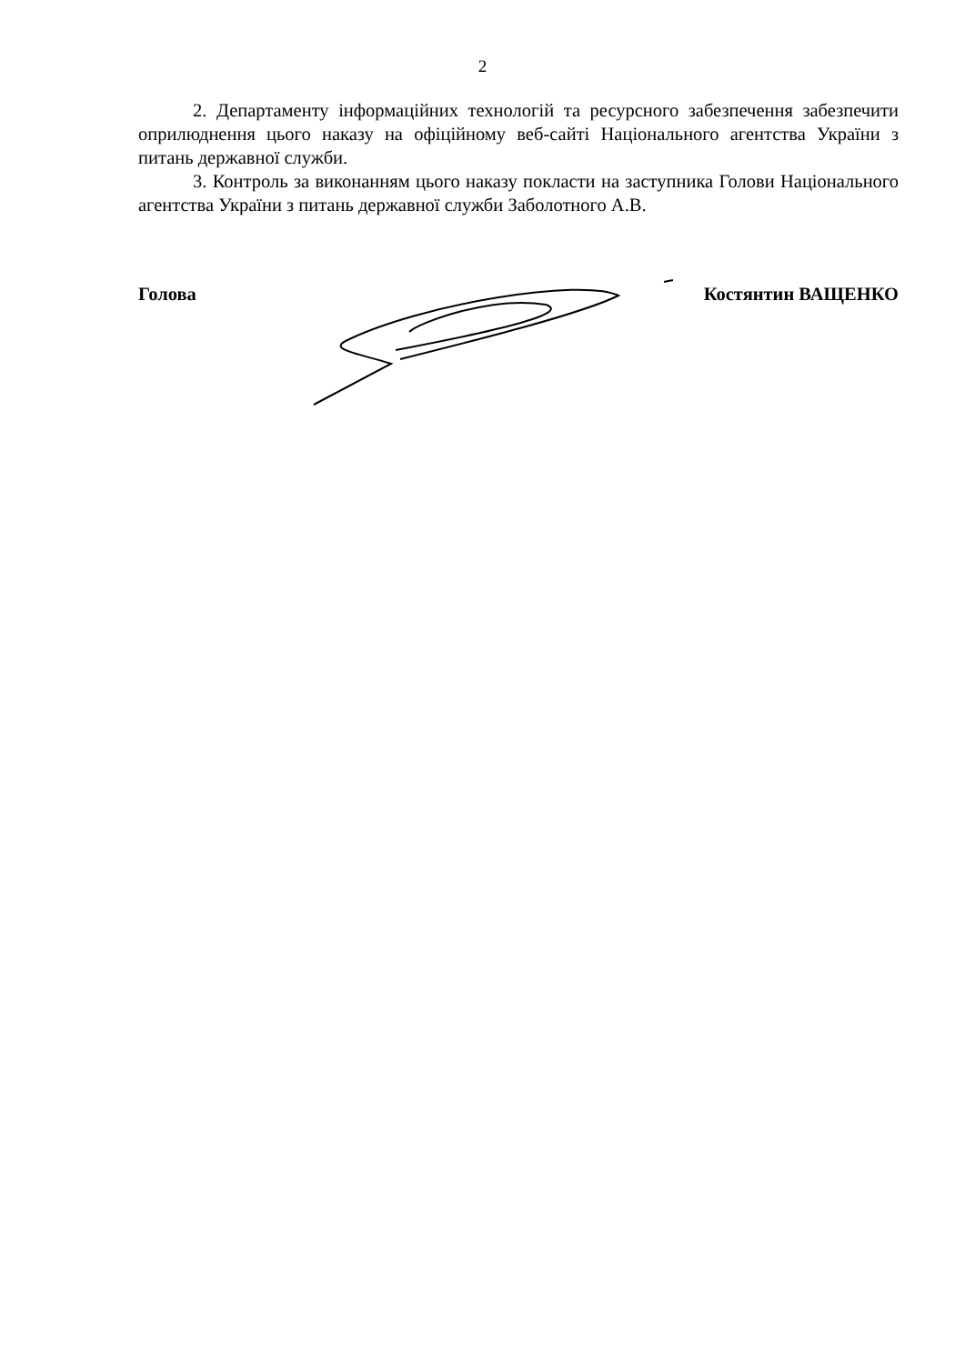2
2. Департаменту інформаційних технологій та ресурсного забезпечення забезпечити оприлюднення цього наказу на офіційному веб-сайті Національного агентства України з питань державної служби.
3. Контроль за виконанням цього наказу покласти на заступника Голови Національного агентства України з питань державної служби Заболотного А.В.
Голова Костянтин ВАЩЕНКО